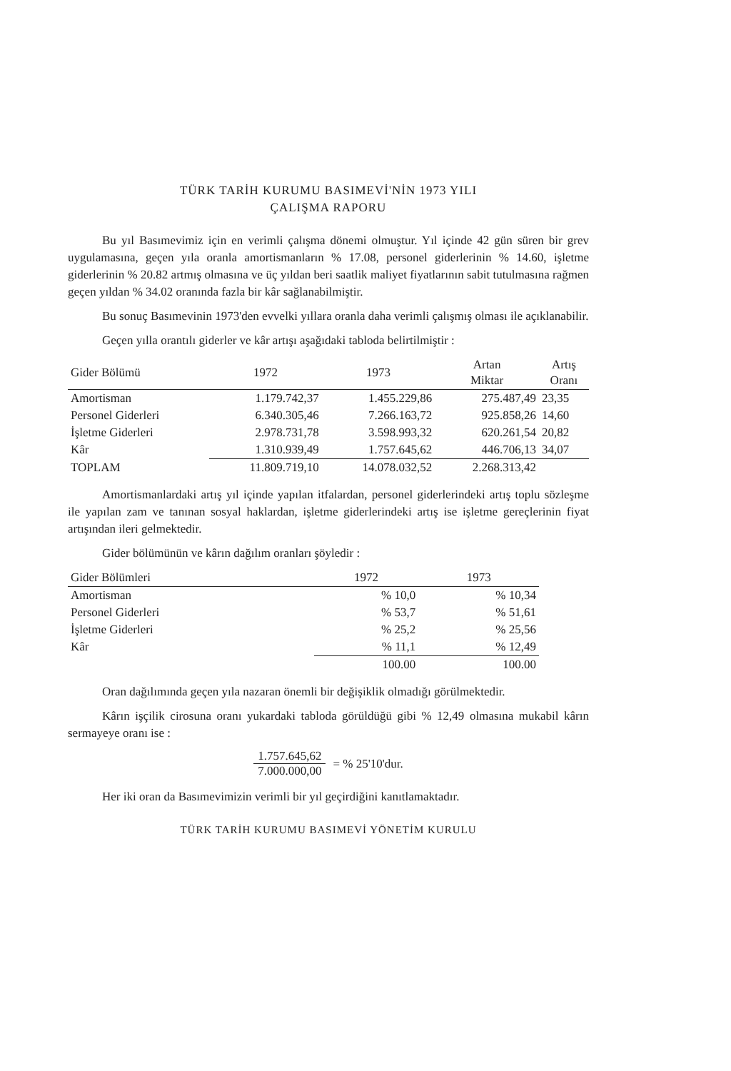TÜRK TARİH KURUMU BASIMEVİ'NİN 1973 YILI
ÇALIŞMA RAPORU
Bu yıl Basımevimiz için en verimli çalışma dönemi olmuştur. Yıl içinde 42 gün süren bir grev uygulamasına, geçen yıla oranla amortismanların % 17.08, personel giderlerinin % 14.60, işletme giderlerinin % 20.82 artmış olmasına ve üç yıldan beri saatlik maliyet fiyatlarının sabit tutulmasına rağmen geçen yıldan % 34.02 oranında fazla bir kâr sağlanabilmiştir.
Bu sonuç Basımevinin 1973'den evvelki yıllara oranla daha verimli çalışmış olması ile açıklanabilir.
Geçen yılla orantılı giderler ve kâr artışı aşağıdaki tabloda belirtilmiştir :
| Gider Bölümü | 1972 | 1973 | Artan Miktar | Artış Oranı |
| --- | --- | --- | --- | --- |
| Amortisman | 1.179.742,37 | 1.455.229,86 | 275.487,49 | 23,35 |
| Personel Giderleri | 6.340.305,46 | 7.266.163,72 | 925.858,26 | 14,60 |
| İşletme Giderleri | 2.978.731,78 | 3.598.993,32 | 620.261,54 | 20,82 |
| Kâr | 1.310.939,49 | 1.757.645,62 | 446.706,13 | 34,07 |
| TOPLAM | 11.809.719,10 | 14.078.032,52 | 2.268.313,42 | |
Amortismanlardaki artış yıl içinde yapılan itfalardan, personel giderlerindeki artış toplu sözleşme ile yapılan zam ve tanınan sosyal haklardan, işletme giderlerindeki artış ise işletme gereçlerinin fiyat artışından ileri gelmektedir.
Gider bölümünün ve kârın dağılım oranları şöyledir :
| Gider Bölümleri | 1972 | 1973 |
| --- | --- | --- |
| Amortisman | % 10,0 | % 10,34 |
| Personel Giderleri | % 53,7 | % 51,61 |
| İşletme Giderleri | % 25,2 | % 25,56 |
| Kâr | % 11,1 | % 12,49 |
| | 100.00 | 100.00 |
Oran dağılımında geçen yıla nazaran önemli bir değişiklik olmadığı görülmektedir.
Kârın işçilik cirosuna oranı yukardaki tabloda görüldüğü gibi % 12,49 olmasına mukabil kârın sermayeye oranı ise :
1.757.645,62
7.000.000,00
= % 25'10'dur.
Her iki oran da Basımevimizin verimli bir yıl geçirdiğini kanıtlamaktadır.
TÜRK TARİH KURUMU BASIMEVİ YÖNETİM KURULU